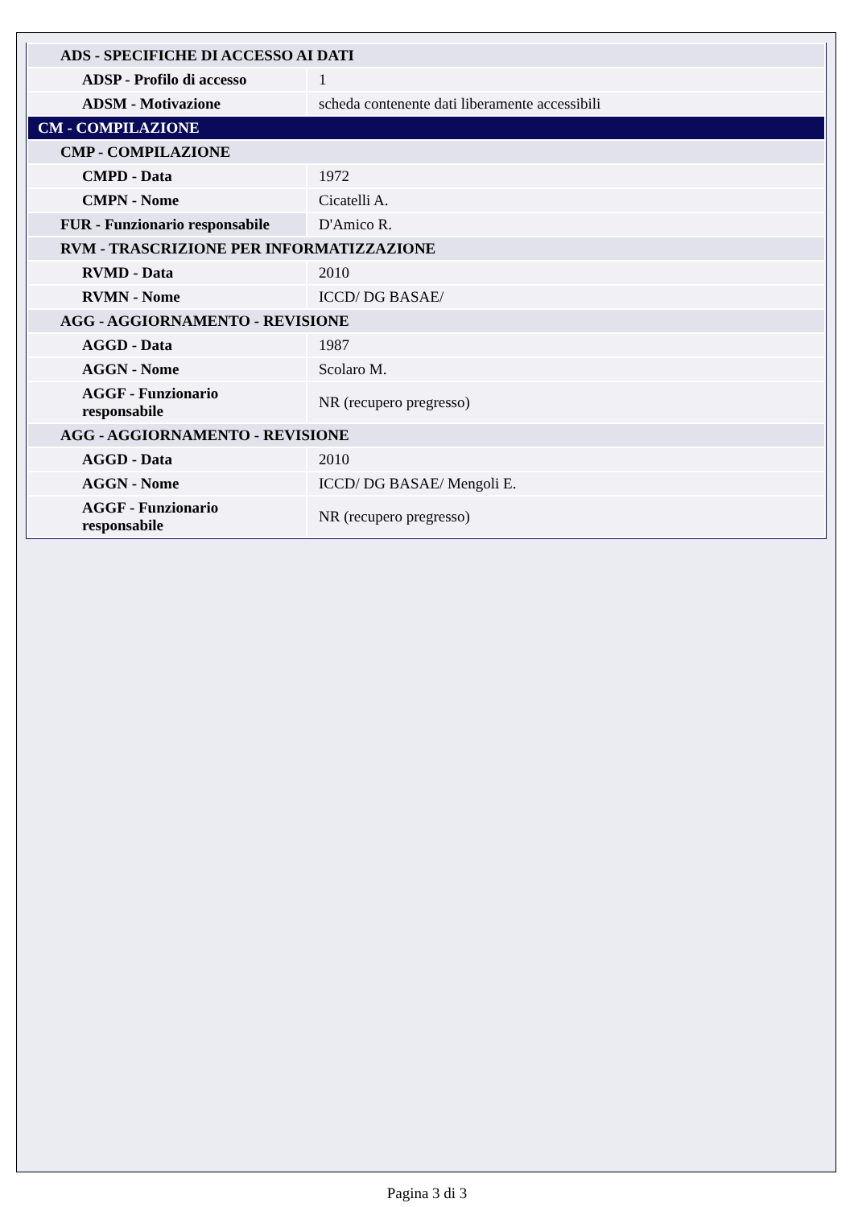| ADS - SPECIFICHE DI ACCESSO AI DATI | |
| ADSP - Profilo di accesso | 1 |
| ADSM - Motivazione | scheda contenente dati liberamente accessibili |
| CM - COMPILAZIONE | |
| CMP - COMPILAZIONE | |
| CMPD - Data | 1972 |
| CMPN - Nome | Cicatelli A. |
| FUR - Funzionario responsabile | D'Amico R. |
| RVM - TRASCRIZIONE PER INFORMATIZZAZIONE | |
| RVMD - Data | 2010 |
| RVMN - Nome | ICCD/ DG BASAE/ |
| AGG - AGGIORNAMENTO - REVISIONE | |
| AGGD - Data | 1987 |
| AGGN - Nome | Scolaro M. |
| AGGF - Funzionario responsabile | NR (recupero pregresso) |
| AGG - AGGIORNAMENTO - REVISIONE | |
| AGGD - Data | 2010 |
| AGGN - Nome | ICCD/ DG BASAE/ Mengoli E. |
| AGGF - Funzionario responsabile | NR (recupero pregresso) |
Pagina 3 di 3